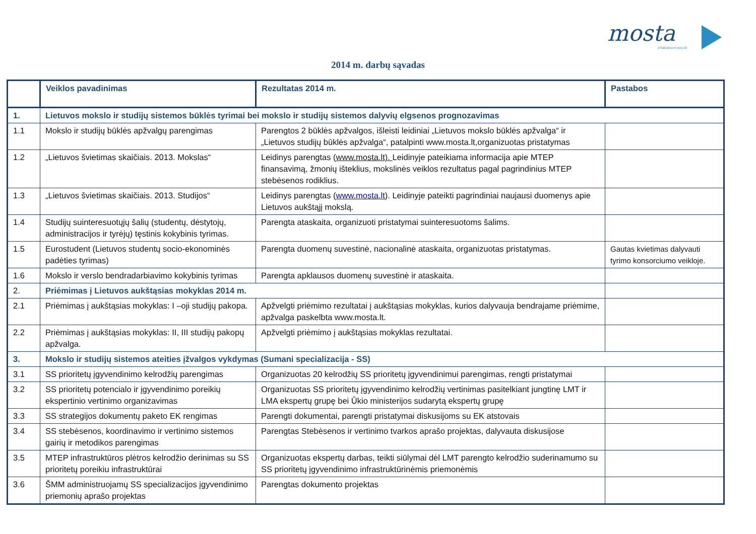mosta
STEBĖSENA IR ANALIZĖ
2014 m. darbų sąvadas
| | Veiklos pavadinimas | Rezultatas 2014 m. | Pastabos |
| --- | --- | --- | --- |
| 1. | Lietuvos mokslo ir studijų sistemos būklės tyrimai bei mokslo ir studijų sistemos dalyvių elgsenos prognozavimas | | |
| 1.1 | Mokslo ir studijų būklės apžvalgų parengimas | Parengtos 2 būklės apžvalgos, išleisti leidiniai „Lietuvos mokslo būklės apžvalga“ ir „Lietuvos studijų būklės apžvalga“, patalpinti www.mosta.lt,organizuotas pristatymas | |
| 1.2 | „Lietuvos švietimas skaičiais. 2013. Mokslas“ | Leidinys parengtas ( www.mosta.lt). Leidinyje pateikiama informacija apie MTEP finansavimą, žmonių išteklius, mokslinės veiklos rezultatus pagal pagrindinius MTEP stebėsenos rodiklius. | |
| 1.3 | „Lietuvos švietimas skaičiais. 2013. Studijos“ | Leidinys parengtas ( www.mosta.lt ). Leidinyje pateikti pagrindiniai naujausi duomenys apie Lietuvos aukštąjį mokslą. | |
| 1.4 | Studijų suinteresuotųjų šalių (studentų, dėstytojų, administracijos ir tyrėjų) tęstinis kokybinis tyrimas. | Parengta ataskaita, organizuoti pristatymai suinteresuotoms šalims. | |
| 1.5 | Eurostudent (Lietuvos studentų socio-ekonominės padėties tyrimas) | Parengta duomenų suvestinė, nacionalinė ataskaita, organizuotas pristatymas. | Gautas kvietimas dalyvauti tyrimo konsorciumo veikloje. |
| 1.6 | Mokslo ir verslo bendradarbiavimo kokybinis tyrimas | Parengta apklausos duomenų suvestinė ir ataskaita. | |
| 2. | Priėmimas į Lietuvos aukštąsias mokyklas 2014 m. | | |
| 2.1 | Priėmimas į aukštąsias mokyklas: I –oji studijų pakopa. | Apžvelgti priėmimo rezultatai į aukštąsias mokyklas, kurios dalyvauja bendrajame priėmime, apžvalga paskelbta www.mosta.lt. | |
| 2.2 | Priėmimas į aukštąsias mokyklas: II, III studijų pakopų apžvalga. | Apžvelgti priėmimo į aukštąsias mokyklas rezultatai. | |
| 3. | Mokslo ir studijų sistemos ateities įžvalgos vykdymas (Sumani specializacija - SS) | | |
| 3.1 | SS prioritetų įgyvendinimo kelrodžių parengimas | Organizuotas 20 kelrodžių SS prioritetų įgyvendinimui parengimas, rengti pristatymai | |
| 3.2 | SS prioritetų potencialo ir įgyvendinimo poreikių ekspertinio vertinimo organizavimas | Organizuotas SS prioritetų įgyvendinimo kelrodžių vertinimas pasitelkiant jungtinę LMT ir LMA ekspertų grupę bei Ūkio ministerijos sudarytą ekspertų grupę | |
| 3.3 | SS strategijos dokumentų paketo EK rengimas | Parengti dokumentai, parengti pristatymai diskusijoms su EK atstovais | |
| 3.4 | SS stebėsenos, koordinavimo ir vertinimo sistemos gairių ir metodikos parengimas | Parengtas Stebėsenos ir vertinimo tvarkos aprašo projektas, dalyvauta diskusijose | |
| 3.5 | MTEP infrastruktūros plėtros kelrodžio derinimas su SS prioritetų poreikiu infrastruktūrai | Organizuotas ekspertų darbas, teikti siūlymai dėl LMT parengto kelrodžio suderinamumo su SS prioritetų įgyvendinimo infrastruktūrinėmis priemonėmis | |
| 3.6 | ŠMM administruojamų SS specializacijos įgyvendinimo priemonių aprašo projektas | Parengtas dokumento projektas | |